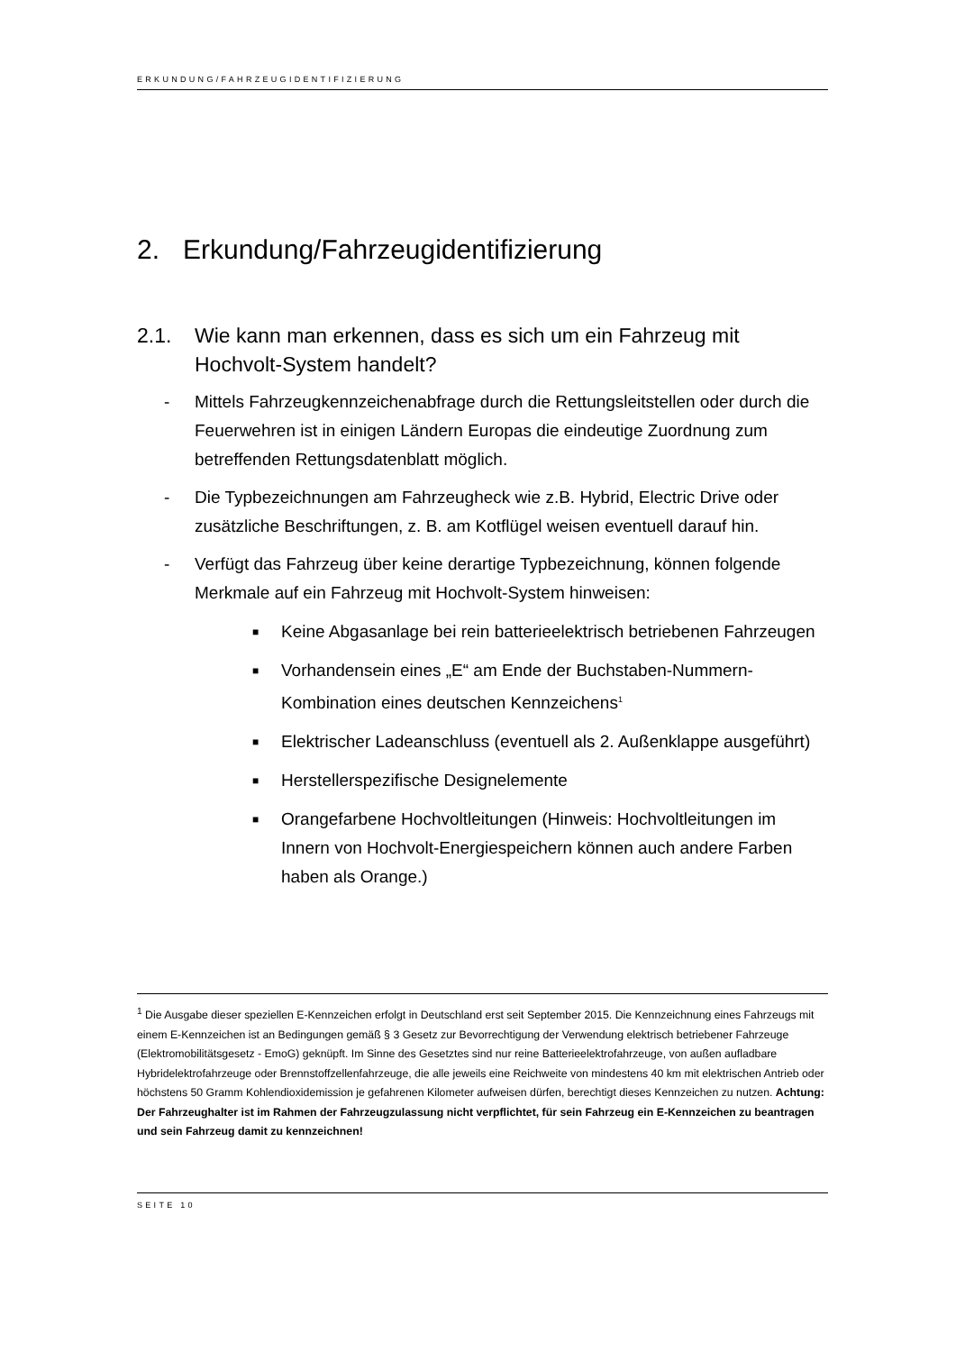ERKUNDUNG/FAHRZEUGIDENTIFIZIERUNG
2. Erkundung/Fahrzeugidentifizierung
2.1. Wie kann man erkennen, dass es sich um ein Fahrzeug mit Hochvolt-System handelt?
- Mittels Fahrzeugkennzeichenabfrage durch die Rettungsleitstellen oder durch die Feuerwehren ist in einigen Ländern Europas die eindeutige Zuordnung zum betreffenden Rettungsdatenblatt möglich.
- Die Typbezeichnungen am Fahrzeugheck wie z.B. Hybrid, Electric Drive oder zusätzliche Beschriftungen, z. B. am Kotflügel weisen eventuell darauf hin.
- Verfügt das Fahrzeug über keine derartige Typbezeichnung, können folgende Merkmale auf ein Fahrzeug mit Hochvolt-System hinweisen:
■ Keine Abgasanlage bei rein batterieelektrisch betriebenen Fahrzeugen
■ Vorhandensein eines „E“ am Ende der Buchstaben-Nummern-Kombination eines deutschen Kennzeichens<sup>1</sup>
■ Elektrischer Ladeanschluss (eventuell als 2. Außenklappe ausgeführt)
■ Herstellerspezifische Designelemente
■ Orangefarbene Hochvoltleitungen (Hinweis: Hochvoltleitungen im Innern von Hochvolt-Energiespeichern können auch andere Farben haben als Orange.)
<sup>1</sup> Die Ausgabe dieser speziellen E-Kennzeichen erfolgt in Deutschland erst seit September 2015. Die Kennzeichnung eines Fahrzeugs mit einem E-Kennzeichen ist an Bedingungen gemäß § 3 Gesetz zur Bevorrechtigung der Verwendung elektrisch betriebener Fahrzeuge (Elektromobilitätsgesetz - EmoG) geknüpft. Im Sinne des Gesetztes sind nur reine Batterieelektrofahrzeuge, von außen aufladbare Hybridelektrofahrzeuge oder Brennstoffzellenfahrzeuge, die alle jeweils eine Reichweite von mindestens 40 km mit elektrischen Antrieb oder höchstens 50 Gramm Kohlendioxidemission je gefahrenen Kilometer aufweisen dürfen, berechtigt dieses Kennzeichen zu nutzen. Achtung: Der Fahrzeughalter ist im Rahmen der Fahrzeugzulassung nicht verpflichtet, für sein Fahrzeug ein E-Kennzeichen zu beantragen und sein Fahrzeug damit zu kennzeichnen!
SEITE 10